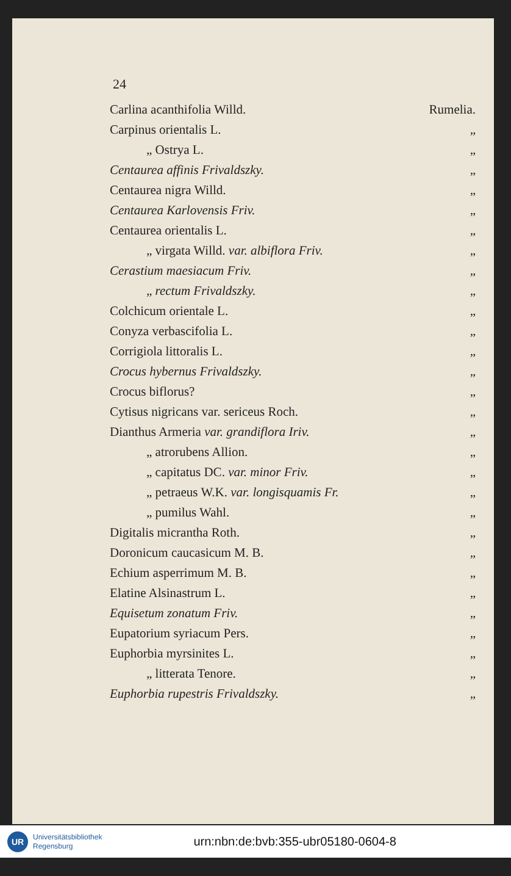24
| Carlina acanthifolia Willd. | Rumelia. |
| Carpinus orientalis L. | „ |
| „ Ostrya L. | „ |
| Centaurea affinis Frivaldszky. | „ |
| Centaurea nigra Willd. | „ |
| Centaurea Karlovensis Friv. | „ |
| Centaurea orientalis L. | „ |
| „ virgata Willd. var. albiflora Friv. | „ |
| Cerastium maesiacum Friv. | „ |
| „ rectum Frivaldszky. | „ |
| Colchicum orientale L. | „ |
| Conyza verbascifolia L. | „ |
| Corrigiola littoralis L. | „ |
| Crocus hybernus Frivaldszky. | „ |
| Crocus biflorus? | „ |
| Cytisus nigricans var. sericeus Roch. | „ |
| Dianthus Armeria var. grandiflora Iriv. | „ |
| „ atrorubens Allion. | „ |
| „ capitatus DC. var. minor Friv. | „ |
| „ petraeus W.K. var. longisquamis Fr. | „ |
| „ pumilus Wahl. | „ |
| Digitalis micrantha Roth. | „ |
| Doronicum caucasicum M. B. | „ |
| Echium asperrimum M. B. | „ |
| Elatine Alsinastrum L. | „ |
| Equisetum zonatum Friv. | „ |
| Eupatorium syriacum Pers. | „ |
| Euphorbia myrsinites L. | „ |
| „ litterata Tenore. | „ |
| Euphorbia rupestris Frivaldszky. | „ |
UR
Universitätsbibliothek
Regensburg
urn:nbn:de:bvb:355-ubr05180-0604-8